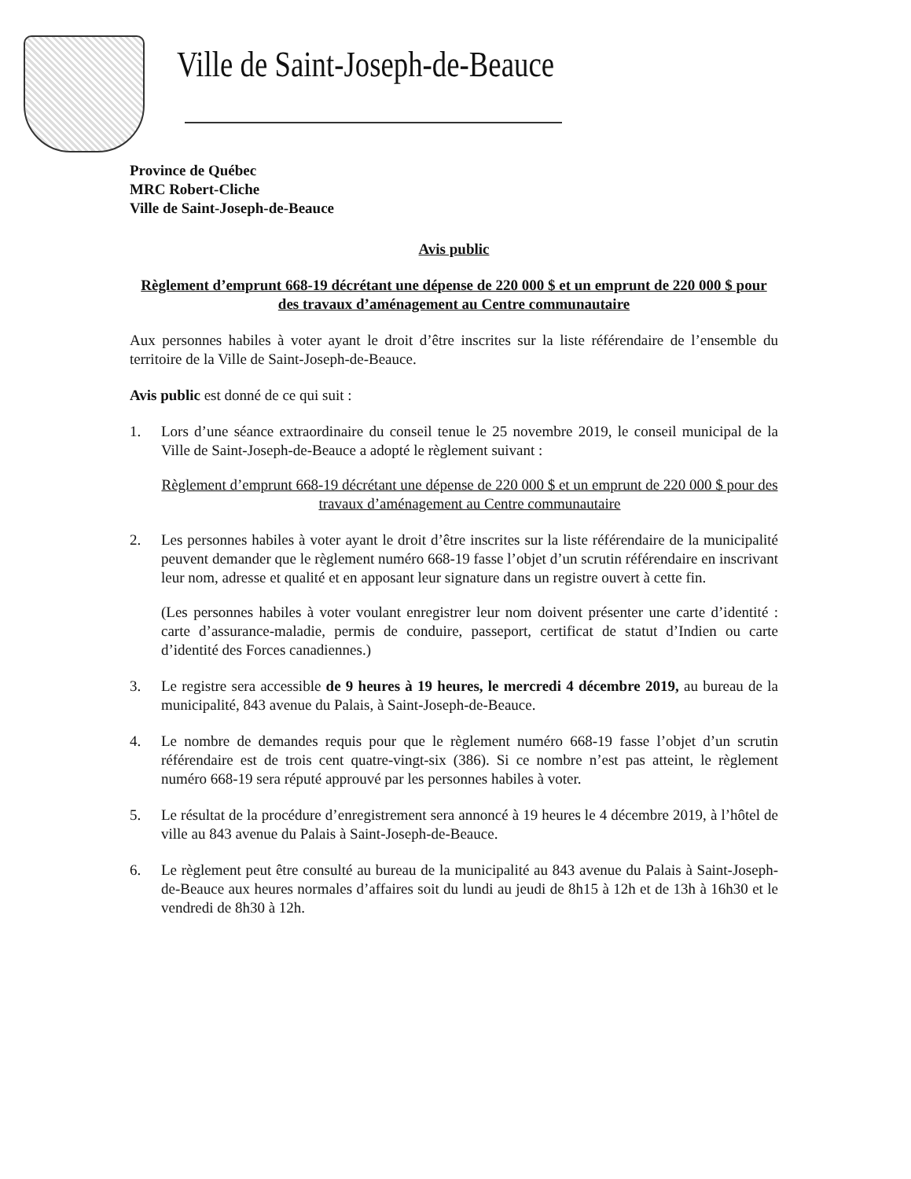Ville de Saint-Joseph-de-Beauce
Province de Québec
MRC Robert-Cliche
Ville de Saint-Joseph-de-Beauce
Avis public
Règlement d’emprunt 668-19 décrétant une dépense de 220 000 $ et un emprunt de 220 000 $ pour des travaux d’aménagement au Centre communautaire
Aux personnes habiles à voter ayant le droit d’être inscrites sur la liste référendaire de l’ensemble du territoire de la Ville de Saint-Joseph-de-Beauce.
Avis public est donné de ce qui suit :
1. Lors d’une séance extraordinaire du conseil tenue le 25 novembre 2019, le conseil municipal de la Ville de Saint-Joseph-de-Beauce a adopté le règlement suivant :
Règlement d’emprunt 668-19 décrétant une dépense de 220 000 $ et un emprunt de 220 000 $ pour des travaux d’aménagement au Centre communautaire
2. Les personnes habiles à voter ayant le droit d’être inscrites sur la liste référendaire de la municipalité peuvent demander que le règlement numéro 668-19 fasse l’objet d’un scrutin référendaire en inscrivant leur nom, adresse et qualité et en apposant leur signature dans un registre ouvert à cette fin.
(Les personnes habiles à voter voulant enregistrer leur nom doivent présenter une carte d’identité : carte d’assurance-maladie, permis de conduire, passeport, certificat de statut d’Indien ou carte d’identité des Forces canadiennes.)
3. Le registre sera accessible de 9 heures à 19 heures, le mercredi 4 décembre 2019, au bureau de la municipalité, 843 avenue du Palais, à Saint-Joseph-de-Beauce.
4. Le nombre de demandes requis pour que le règlement numéro 668-19 fasse l’objet d’un scrutin référendaire est de trois cent quatre-vingt-six (386). Si ce nombre n’est pas atteint, le règlement numéro 668-19 sera réputé approuvé par les personnes habiles à voter.
5. Le résultat de la procédure d’enregistrement sera annoncé à 19 heures le 4 décembre 2019, à l’hôtel de ville au 843 avenue du Palais à Saint-Joseph-de-Beauce.
6. Le règlement peut être consulté au bureau de la municipalité au 843 avenue du Palais à Saint-Joseph-de-Beauce aux heures normales d’affaires soit du lundi au jeudi de 8h15 à 12h et de 13h à 16h30 et le vendredi de 8h30 à 12h.